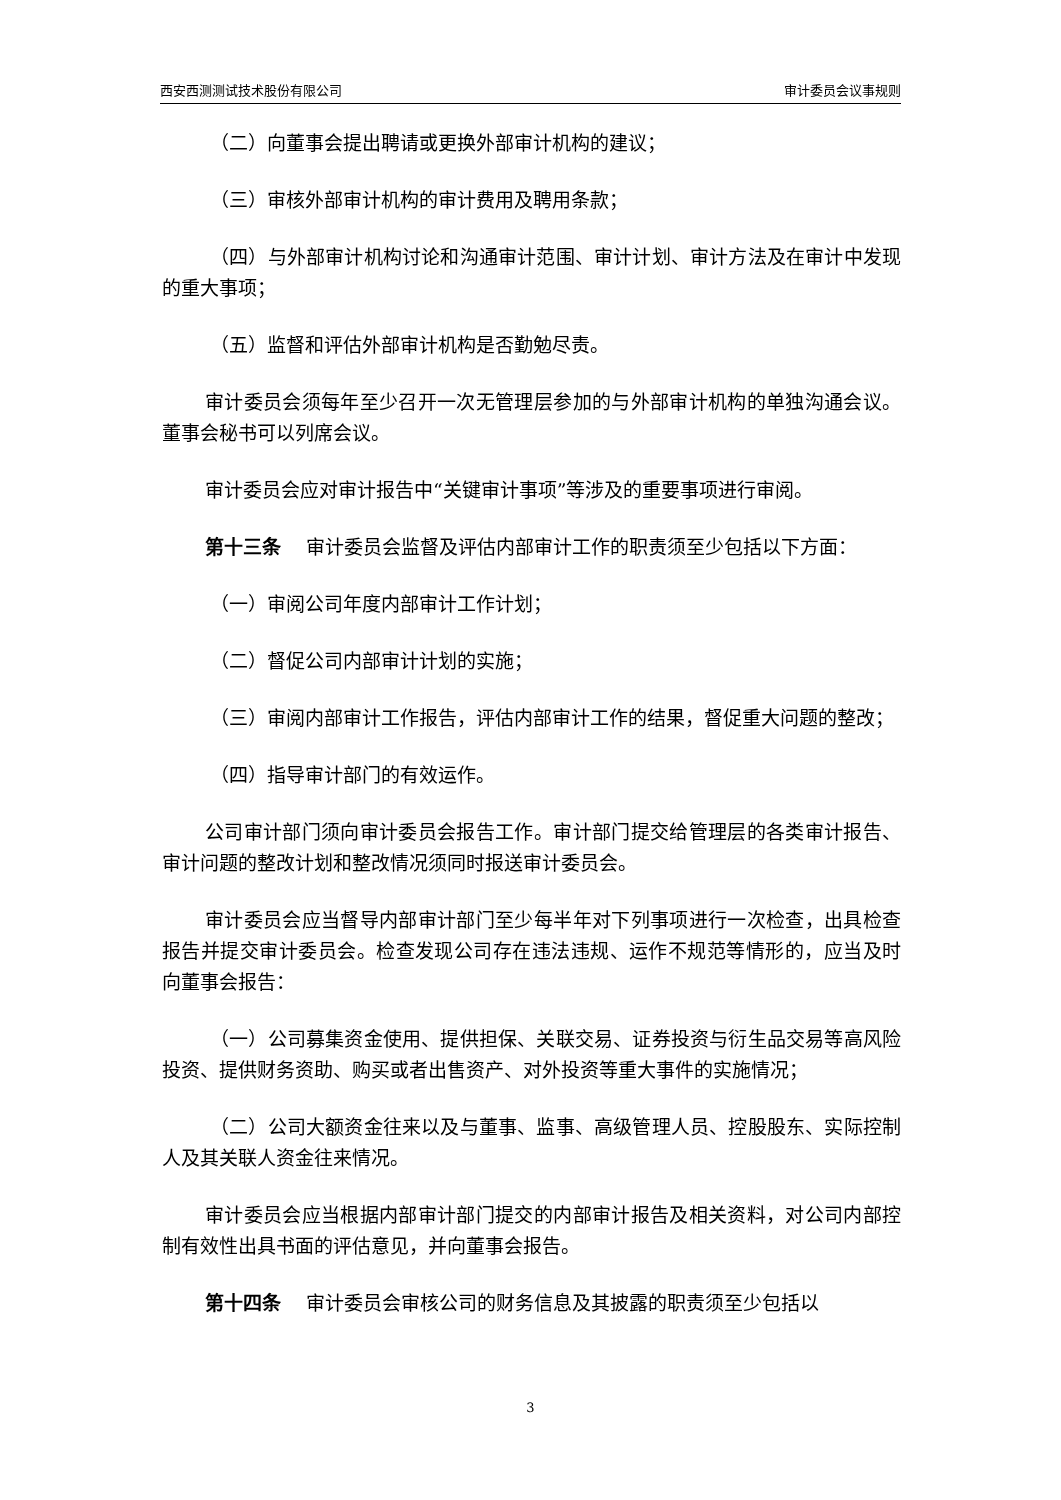西安西测测试技术股份有限公司 审计委员会议事规则
（二）向董事会提出聘请或更换外部审计机构的建议；
（三）审核外部审计机构的审计费用及聘用条款；
（四）与外部审计机构讨论和沟通审计范围、审计计划、审计方法及在审计中发现的重大事项；
（五）监督和评估外部审计机构是否勤勉尽责。
审计委员会须每年至少召开一次无管理层参加的与外部审计机构的单独沟通会议。董事会秘书可以列席会议。
审计委员会应对审计报告中“关键审计事项”等涉及的重要事项进行审阅。
第十三条　 审计委员会监督及评估内部审计工作的职责须至少包括以下方面：
（一）审阅公司年度内部审计工作计划；
（二）督促公司内部审计计划的实施；
（三）审阅内部审计工作报告，评估内部审计工作的结果，督促重大问题的整改；
（四）指导审计部门的有效运作。
公司审计部门须向审计委员会报告工作。审计部门提交给管理层的各类审计报告、审计问题的整改计划和整改情况须同时报送审计委员会。
审计委员会应当督导内部审计部门至少每半年对下列事项进行一次检查，出具检查报告并提交审计委员会。检查发现公司存在违法违规、运作不规范等情形的，应当及时向董事会报告：
（一）公司募集资金使用、提供担保、关联交易、证券投资与衍生品交易等高风险投资、提供财务资助、购买或者出售资产、对外投资等重大事件的实施情况；
（二）公司大额资金往来以及与董事、监事、高级管理人员、控股股东、实际控制人及其关联人资金往来情况。
审计委员会应当根据内部审计部门提交的内部审计报告及相关资料，对公司内部控制有效性出具书面的评估意见，并向董事会报告。
第十四条　 审计委员会审核公司的财务信息及其披露的职责须至少包括以
3